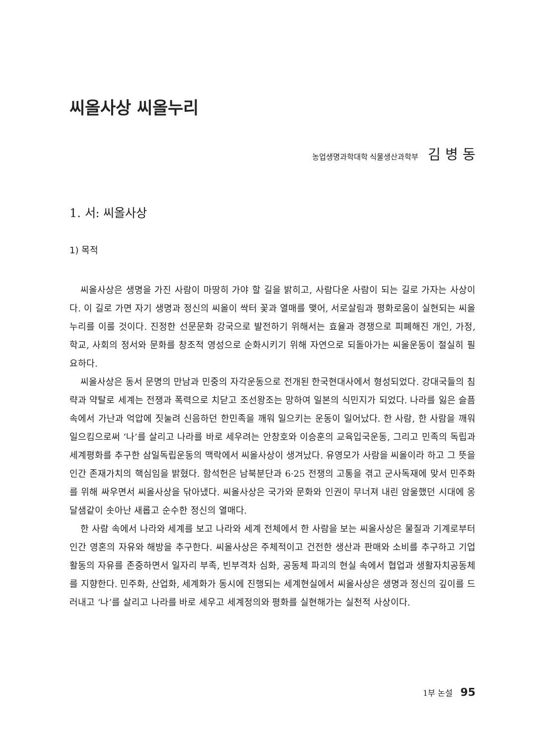씨올사상 씨올누리
농업생명과학대학 식물생산과학부 김 병 동
1. 서: 씨올사상
1) 목적
씨올사상은 생명을 가진 사람이 마땅히 가야 할 길을 밝히고, 사람다운 사람이 되는 길로 가자는 사상이다. 이 길로 가면 자기 생명과 정신의 씨올이 싹터 꽃과 열매를 맺어, 서로살림과 평화로움이 실현되는 씨올누리를 이룰 것이다. 진정한 선문문화 강국으로 발전하기 위해서는 효율과 경쟁으로 피폐해진 개인, 가정, 학교, 사회의 정서와 문화를 창조적 영성으로 순화시키기 위해 자연으로 되돌아가는 씨올운동이 절실히 필요하다.
씨올사상은 동서 문명의 만남과 민중의 자각운동으로 전개된 한국현대사에서 형성되었다. 강대국들의 침략과 약탈로 세계는 전쟁과 폭력으로 치닫고 조선왕조는 망하여 일본의 식민지가 되었다. 나라를 잃은 슬픔 속에서 가난과 억압에 짓눌려 신음하던 한민족을 깨워 일으키는 운동이 일어났다. 한 사람, 한 사람을 깨워 일으킴으로써 ‘나’를 살리고 나라를 바로 세우려는 안창호와 이승훈의 교육입국운동, 그리고 민족의 독립과 세계평화를 추구한 삼일독립운동의 맥락에서 씨올사상이 생겨났다. 유영모가 사람을 씨올이라 하고 그 뜻을 인간 존재가치의 핵심임을 밝혔다. 함석헌은 남북분단과 6·25 전쟁의 고통을 겪고 군사독재에 맞서 민주화를 위해 싸우면서 씨올사상을 닦아냈다. 씨올사상은 국가와 문화와 인권이 무너져 내린 암울했던 시대에 옹달샘같이 솟아난 새롭고 순수한 정신의 열매다.
한 사람 속에서 나라와 세계를 보고 나라와 세계 전체에서 한 사람을 보는 씨올사상은 물질과 기계로부터 인간 영혼의 자유와 해방을 추구한다. 씨올사상은 주체적이고 건전한 생산과 판매와 소비를 추구하고 기업 활동의 자유를 존중하면서 일자리 부족, 빈부격차 심화, 공동체 파괴의 현실 속에서 협업과 생활자치공동체를 지향한다. 민주화, 산업화, 세계화가 동시에 진행되는 세계현실에서 씨올사상은 생명과 정신의 깊이를 드러내고 ‘나’를 살리고 나라를 바로 세우고 세계정의와 평화를 실현해가는 실천적 사상이다.
1부 논설 95